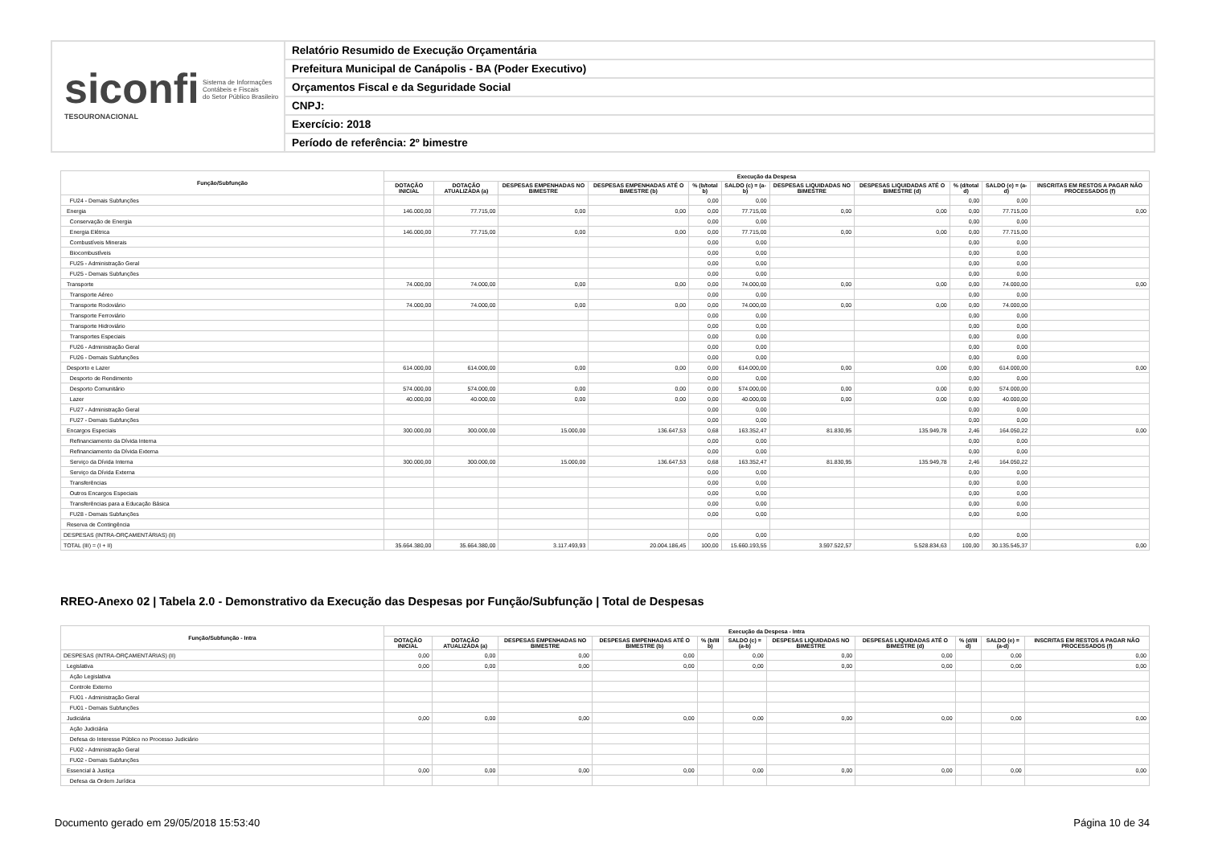siconfi Sistema de Informações
Contábeis e Fiscais
do Setor Público Brasileiro
TESOURONACIONAL
Relatório Resumido de Execução Orçamentária
Prefeitura Municipal de Canápolis - BA (Poder Executivo)
Orçamentos Fiscal e da Seguridade Social
CNPJ:
Exercício: 2018
Período de referência: 2º bimestre
| Função/Subfunção | Execução da Despesa | | | | | | | | | | |
| --- | --- | --- | --- | --- | --- | --- | --- | --- | --- | --- | --- |
| | DOTAÇÃO INICIAL | DOTAÇÃO ATUALIZADA (a) | DESPESAS EMPENHADAS NO BIMESTRE | DESPESAS EMPENHADAS ATÉ O BIMESTRE (b) | % (b/total b) | SALDO (c) = (a-b) | DESPESAS LIQUIDADAS NO BIMESTRE | DESPESAS LIQUIDADAS ATÉ O BIMESTRE (d) | % (d/total d) | SALDO (e) = (a-d) | INSCRITAS EM RESTOS A PAGAR NÃO PROCESSADOS (f) |
| FU24 - Demais Subfunções | | | | | 0,00 | 0,00 | | | 0,00 | 0,00 | |
| Energia | 146.000,00 | 77.715,00 | 0,00 | 0,00 | 0,00 | 77.715,00 | 0,00 | 0,00 | 0,00 | 77.715,00 | 0,00 |
| Conservação de Energia | | | | | 0,00 | 0,00 | | | 0,00 | 0,00 | |
| Energia Elétrica | 146.000,00 | 77.715,00 | 0,00 | 0,00 | 0,00 | 77.715,00 | 0,00 | 0,00 | 0,00 | 77.715,00 | |
| Combustíveis Minerais | | | | | 0,00 | 0,00 | | | 0,00 | 0,00 | |
| Biocombustíveis | | | | | 0,00 | 0,00 | | | 0,00 | 0,00 | |
| FU25 - Administração Geral | | | | | 0,00 | 0,00 | | | 0,00 | 0,00 | |
| FU25 - Demais Subfunções | | | | | 0,00 | 0,00 | | | 0,00 | 0,00 | |
| Transporte | 74.000,00 | 74.000,00 | 0,00 | 0,00 | 0,00 | 74.000,00 | 0,00 | 0,00 | 0,00 | 74.000,00 | 0,00 |
| Transporte Aéreo | | | | | 0,00 | 0,00 | | | 0,00 | 0,00 | |
| Transporte Rodoviário | 74.000,00 | 74.000,00 | 0,00 | 0,00 | 0,00 | 74.000,00 | 0,00 | 0,00 | 0,00 | 74.000,00 | |
| Transporte Ferroviário | | | | | 0,00 | 0,00 | | | 0,00 | 0,00 | |
| Transporte Hidroviário | | | | | 0,00 | 0,00 | | | 0,00 | 0,00 | |
| Transportes Especiais | | | | | 0,00 | 0,00 | | | 0,00 | 0,00 | |
| FU26 - Administração Geral | | | | | 0,00 | 0,00 | | | 0,00 | 0,00 | |
| FU26 - Demais Subfunções | | | | | 0,00 | 0,00 | | | 0,00 | 0,00 | |
| Desporto e Lazer | 614.000,00 | 614.000,00 | 0,00 | 0,00 | 0,00 | 614.000,00 | 0,00 | 0,00 | 0,00 | 614.000,00 | 0,00 |
| Desporto de Rendimento | | | | | 0,00 | 0,00 | | | 0,00 | 0,00 | |
| Desporto Comunitário | 574.000,00 | 574.000,00 | 0,00 | 0,00 | 0,00 | 574.000,00 | 0,00 | 0,00 | 0,00 | 574.000,00 | |
| Lazer | 40.000,00 | 40.000,00 | 0,00 | 0,00 | 0,00 | 40.000,00 | 0,00 | 0,00 | 0,00 | 40.000,00 | |
| FU27 - Administração Geral | | | | | 0,00 | 0,00 | | | 0,00 | 0,00 | |
| FU27 - Demais Subfunções | | | | | 0,00 | 0,00 | | | 0,00 | 0,00 | |
| Encargos Especiais | 300.000,00 | 300.000,00 | 15.000,00 | 136.647,53 | 0,68 | 163.352,47 | 81.830,95 | 135.949,78 | 2,46 | 164.050,22 | 0,00 |
| Refinanciamento da Dívida Interna | | | | | 0,00 | 0,00 | | | 0,00 | 0,00 | |
| Refinanciamento da Dívida Externa | | | | | 0,00 | 0,00 | | | 0,00 | 0,00 | |
| Serviço da Dívida Interna | 300.000,00 | 300.000,00 | 15.000,00 | 136.647,53 | 0,68 | 163.352,47 | 81.830,95 | 135.949,78 | 2,46 | 164.050,22 | |
| Serviço da Dívida Externa | | | | | 0,00 | 0,00 | | | 0,00 | 0,00 | |
| Transferências | | | | | 0,00 | 0,00 | | | 0,00 | 0,00 | |
| Outros Encargos Especiais | | | | | 0,00 | 0,00 | | | 0,00 | 0,00 | |
| Transferências para a Educação Básica | | | | | 0,00 | 0,00 | | | 0,00 | 0,00 | |
| FU28 - Demais Subfunções | | | | | 0,00 | 0,00 | | | 0,00 | 0,00 | |
| Reserva de Contingência | | | | | | | | | | | |
| DESPESAS (INTRA-ORÇAMENTÁRIAS) (II) | | | | | 0,00 | 0,00 | | | 0,00 | 0,00 | |
| TOTAL (III) = (I + II) | 35.664.380,00 | 35.664.380,00 | 3.117.493,93 | 20.004.186,45 | 100,00 | 15.660.193,55 | 3.597.522,57 | 5.528.834,63 | 100,00 | 30.135.545,37 | 0,00 |
RREO-Anexo 02 | Tabela 2.0 - Demonstrativo da Execução das Despesas por Função/Subfunção | Total de Despesas
| Função/Subfunção - Intra | Execução da Despesa - Intra | | | | | | | | | | |
| --- | --- | --- | --- | --- | --- | --- | --- | --- | --- | --- | --- |
| | DOTAÇÃO INICIAL | DOTAÇÃO ATUALIZADA (a) | DESPESAS EMPENHADAS NO BIMESTRE | DESPESAS EMPENHADAS ATÉ O BIMESTRE (b) | % (b/III b) | SALDO (c) = (a-b) | DESPESAS LIQUIDADAS NO BIMESTRE | DESPESAS LIQUIDADAS ATÉ O BIMESTRE (d) | % (d/III d) | SALDO (e) = (a-d) | INSCRITAS EM RESTOS A PAGAR NÃO PROCESSADOS (f) |
| DESPESAS (INTRA-ORÇAMENTÁRIAS) (II) | 0,00 | 0,00 | 0,00 | 0,00 | | 0,00 | 0,00 | 0,00 | | 0,00 | 0,00 |
| Legislativa | 0,00 | 0,00 | 0,00 | 0,00 | | 0,00 | 0,00 | 0,00 | | 0,00 | 0,00 |
| Ação Legislativa | | | | | | | | | | | |
| Controle Externo | | | | | | | | | | | |
| FU01 - Administração Geral | | | | | | | | | | | |
| FU01 - Demais Subfunções | | | | | | | | | | | |
| Judiciária | 0,00 | 0,00 | 0,00 | 0,00 | | 0,00 | 0,00 | 0,00 | | 0,00 | 0,00 |
| Ação Judiciária | | | | | | | | | | | |
| Defesa do Interesse Público no Processo Judiciário | | | | | | | | | | | |
| FU02 - Administração Geral | | | | | | | | | | | |
| FU02 - Demais Subfunções | | | | | | | | | | | |
| Essencial à Justiça | 0,00 | 0,00 | 0,00 | 0,00 | | 0,00 | 0,00 | 0,00 | | 0,00 | 0,00 |
| Defesa da Ordem Jurídica | | | | | | | | | | | |
Documento gerado em 29/05/2018 15:53:40
Página 10 de 34